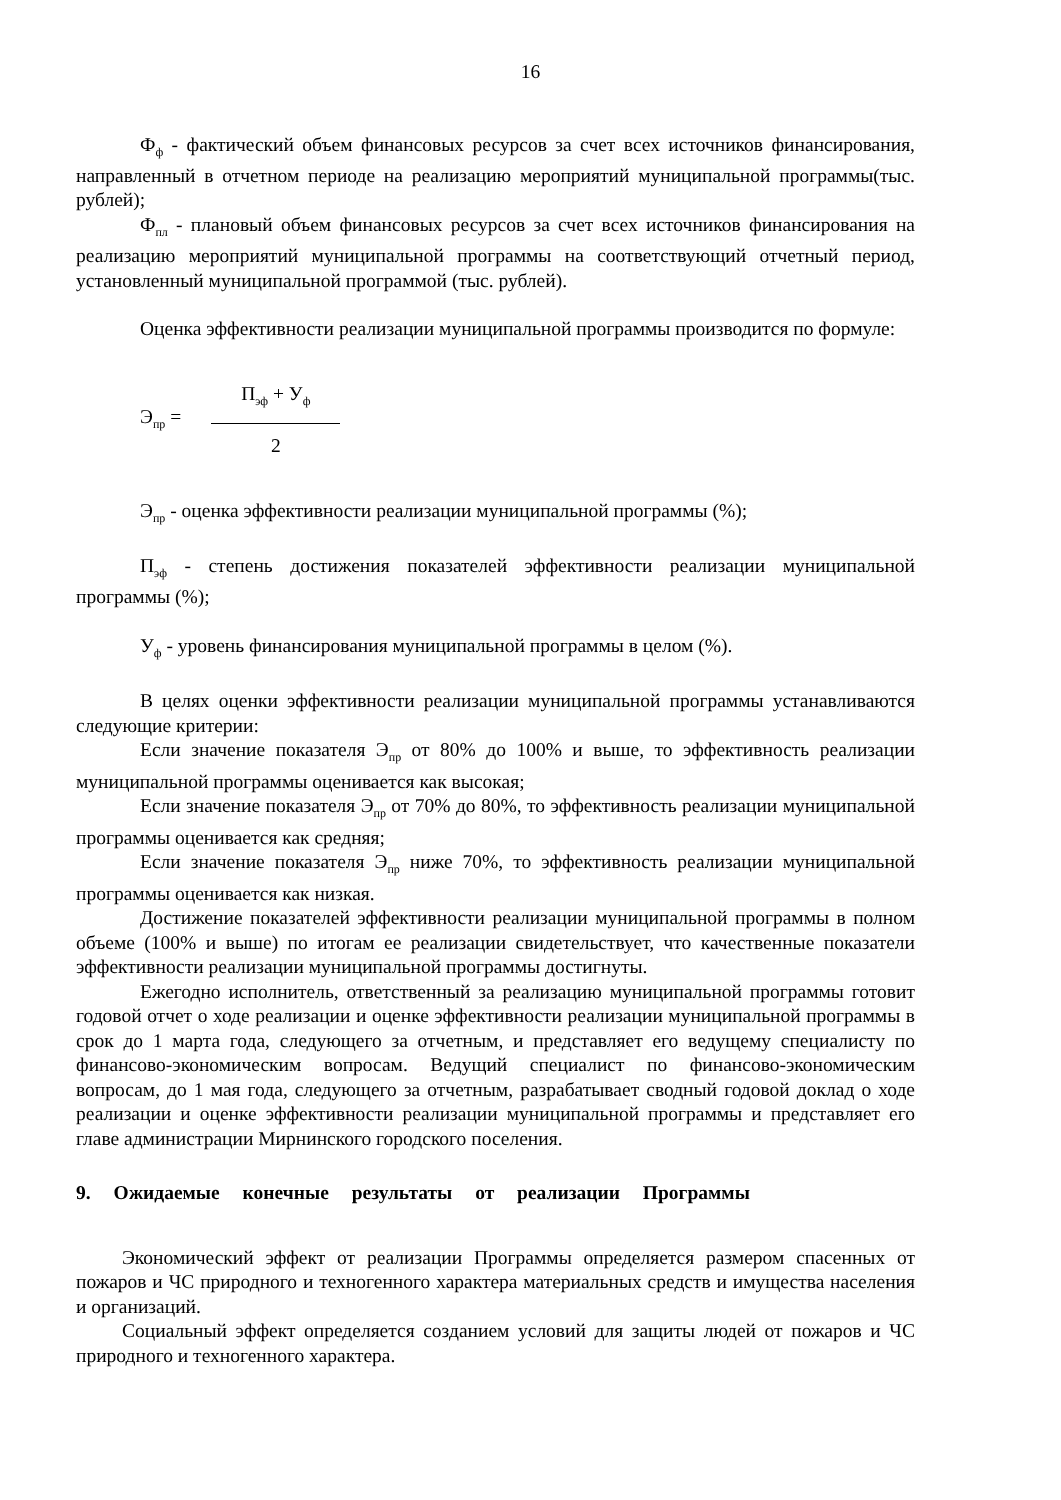16
Ф<sub>ф</sub> - фактический объем финансовых ресурсов за счет всех источников финансирования, направленный в отчетном периоде на реализацию мероприятий муниципальной программы(тыс. рублей);
Ф<sub>пл</sub> - плановый объем финансовых ресурсов за счет всех источников финансирования на реализацию мероприятий муниципальной программы на соответствующий отчетный период, установленный муниципальной программой (тыс. рублей).
Оценка эффективности реализации муниципальной программы производится по формуле:
Э<sub>пр</sub> =
П<sub>эф</sub> + У<sub>ф</sub>
2
Э<sub>пр</sub> - оценка эффективности реализации муниципальной программы (%);
П<sub>эф</sub> - степень достижения показателей эффективности реализации муниципальной программы (%);
У<sub>ф</sub> - уровень финансирования муниципальной программы в целом (%).
В целях оценки эффективности реализации муниципальной программы устанавливаются следующие критерии:
Если значение показателя Э<sub>пр</sub> от 80% до 100% и выше, то эффективность реализации муниципальной программы оценивается как высокая;
Если значение показателя Э<sub>пр</sub> от 70% до 80%, то эффективность реализации муниципальной программы оценивается как средняя;
Если значение показателя Э<sub>пр</sub> ниже 70%, то эффективность реализации муниципальной программы оценивается как низкая.
Достижение показателей эффективности реализации муниципальной программы в полном объеме (100% и выше) по итогам ее реализации свидетельствует, что качественные показатели эффективности реализации муниципальной программы достигнуты.
Ежегодно исполнитель, ответственный за реализацию муниципальной программы готовит годовой отчет о ходе реализации и оценке эффективности реализации муниципальной программы в срок до 1 марта года, следующего за отчетным, и представляет его ведущему специалисту по финансово-экономическим вопросам. Ведущий специалист по финансово-экономическим вопросам, до 1 мая года, следующего за отчетным, разрабатывает сводный годовой доклад о ходе реализации и оценке эффективности реализации муниципальной программы и представляет его главе администрации Мирнинского городского поселения.
9. Ожидаемые конечные результаты от реализации Программы
Экономический эффект от реализации Программы определяется размером спасенных от пожаров и ЧС природного и техногенного характера материальных средств и имущества населения и организаций.
Социальный эффект определяется созданием условий для защиты людей от пожаров и ЧС природного и техногенного характера.